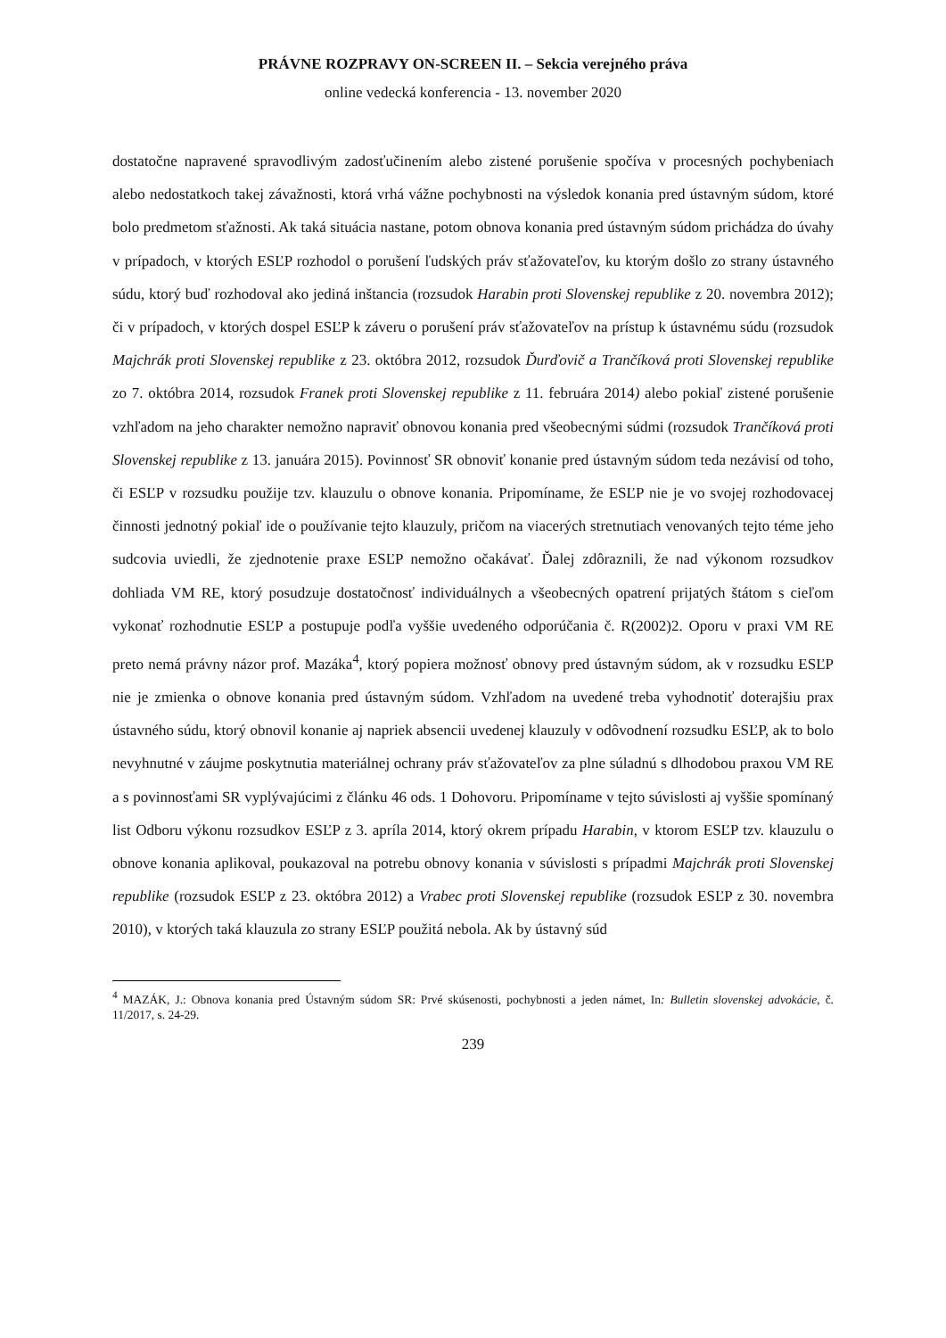PRÁVNE ROZPRAVY ON-SCREEN II. – Sekcia verejného práva
online vedecká konferencia - 13. november 2020
dostatočne napravené spravodlivým zadosťučinením alebo zistené porušenie spočíva v procesných pochybeniach alebo nedostatkoch takej závažnosti, ktorá vrhá vážne pochybnosti na výsledok konania pred ústavným súdom, ktoré bolo predmetom sťažnosti. Ak taká situácia nastane, potom obnova konania pred ústavným súdom prichádza do úvahy v prípadoch, v ktorých ESĽP rozhodol o porušení ľudských práv sťažovateľov, ku ktorým došlo zo strany ústavného súdu, ktorý buď rozhodoval ako jediná inštancia (rozsudok Harabin proti Slovenskej republike z 20. novembra 2012); či v prípadoch, v ktorých dospel ESĽP k záveru o porušení práv sťažovateľov na prístup k ústavnému súdu (rozsudok Majchrák proti Slovenskej republike z 23. októbra 2012, rozsudok Ďurďovič a Trančíková proti Slovenskej republike zo 7. októbra 2014, rozsudok Franek proti Slovenskej republike z 11. februára 2014) alebo pokiaľ zistené porušenie vzhľadom na jeho charakter nemožno napraviť obnovou konania pred všeobecnými súdmi (rozsudok Trančíková proti Slovenskej republike z 13. januára 2015). Povinnosť SR obnoviť konanie pred ústavným súdom teda nezávisí od toho, či ESĽP v rozsudku použije tzv. klauzulu o obnove konania. Pripomíname, že ESĽP nie je vo svojej rozhodovacej činnosti jednotný pokiaľ ide o používanie tejto klauzuly, pričom na viacerých stretnutiach venovaných tejto téme jeho sudcovia uviedli, že zjednotenie praxe ESĽP nemožno očakávať. Ďalej zdôraznili, že nad výkonom rozsudkov dohliada VM RE, ktorý posudzuje dostatočnosť individuálnych a všeobecných opatrení prijatých štátom s cieľom vykonať rozhodnutie ESĽP a postupuje podľa vyššie uvedeného odporúčania č. R(2002)2. Oporu v praxi VM RE preto nemá právny názor prof. Mazáka<sup>4</sup>, ktorý popiera možnosť obnovy pred ústavným súdom, ak v rozsudku ESĽP nie je zmienka o obnove konania pred ústavným súdom. Vzhľadom na uvedené treba vyhodnotiť doterajšiu prax ústavného súdu, ktorý obnovil konanie aj napriek absencii uvedenej klauzuly v odôvodnení rozsudku ESĽP, ak to bolo nevyhnutné v záujme poskytnutia materiálnej ochrany práv sťažovateľov za plne súladnú s dlhodobou praxou VM RE a s povinnosťami SR vyplývajúcimi z článku 46 ods. 1 Dohovoru. Pripomíname v tejto súvislosti aj vyššie spomínaný list Odboru výkonu rozsudkov ESĽP z 3. apríla 2014, ktorý okrem prípadu Harabin, v ktorom ESĽP tzv. klauzulu o obnove konania aplikoval, poukazoval na potrebu obnovy konania v súvislosti s prípadmi Majchrák proti Slovenskej republike (rozsudok ESĽP z 23. októbra 2012) a Vrabec proti Slovenskej republike (rozsudok ESĽP z 30. novembra 2010), v ktorých taká klauzula zo strany ESĽP použitá nebola. Ak by ústavný súd
<sup>4</sup> MAZÁK, J.: Obnova konania pred Ústavným súdom SR: Prvé skúsenosti, pochybnosti a jeden námet, In: Bulletin slovenskej advokácie, č. 11/2017, s. 24-29.
239